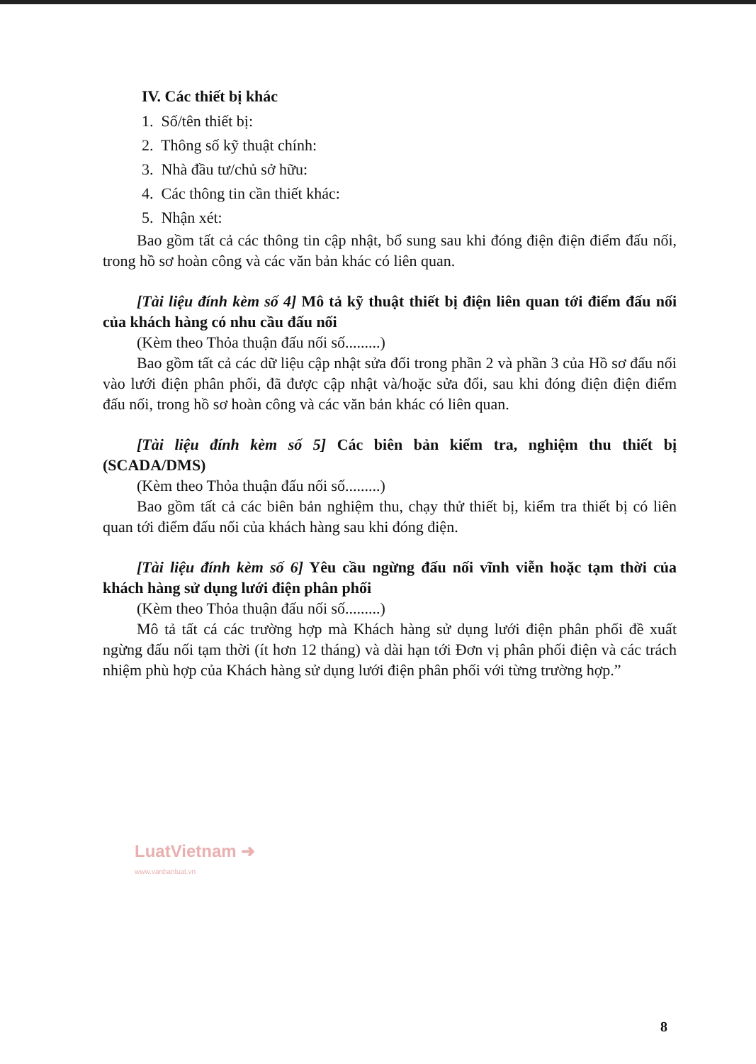IV. Các thiết bị khác
1. Số/tên thiết bị:
2. Thông số kỹ thuật chính:
3. Nhà đầu tư/chủ sở hữu:
4. Các thông tin cần thiết khác:
5. Nhận xét:
Bao gồm tất cả các thông tin cập nhật, bổ sung sau khi đóng điện điện điểm đấu nối, trong hồ sơ hoàn công và các văn bản khác có liên quan.
[Tài liệu đính kèm số 4] Mô tả kỹ thuật thiết bị điện liên quan tới điểm đấu nối của khách hàng có nhu cầu đấu nối
(Kèm theo Thỏa thuận đấu nối số.........)
Bao gồm tất cả các dữ liệu cập nhật sửa đổi trong phần 2 và phần 3 của Hồ sơ đấu nối vào lưới điện phân phối, đã được cập nhật và/hoặc sửa đổi, sau khi đóng điện điện điểm đấu nối, trong hồ sơ hoàn công và các văn bản khác có liên quan.
[Tài liệu đính kèm số 5] Các biên bản kiểm tra, nghiệm thu thiết bị (SCADA/DMS)
(Kèm theo Thỏa thuận đấu nối số.........)
Bao gồm tất cả các biên bản nghiệm thu, chạy thử thiết bị, kiểm tra thiết bị có liên quan tới điểm đấu nối của khách hàng sau khi đóng điện.
[Tài liệu đính kèm số 6] Yêu cầu ngừng đấu nối vĩnh viễn hoặc tạm thời của khách hàng sử dụng lưới điện phân phối
(Kèm theo Thỏa thuận đấu nối số.........)
Mô tả tất cá các trường hợp mà Khách hàng sử dụng lưới điện phân phối đề xuất ngừng đấu nối tạm thời (ít hơn 12 tháng) và dài hạn tới Đơn vị phân phối điện và các trách nhiệm phù hợp của Khách hàng sử dụng lưới điện phân phối với từng trường hợp.”
LuatVietnam ➜
www.vanbanluat.vn
8